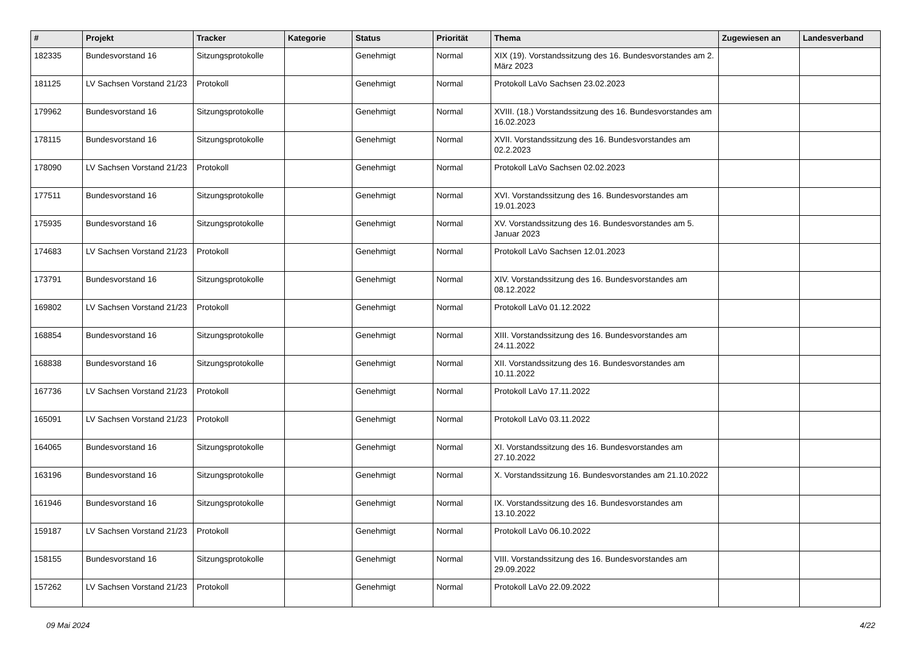| # | Projekt | Tracker | Kategorie | Status | Priorität | Thema | Zugewiesen an | Landesverband |
| --- | --- | --- | --- | --- | --- | --- | --- | --- |
| 182335 | Bundesvorstand 16 | Sitzungsprotokolle | | Genehmigt | Normal | XIX (19). Vorstandssitzung des 16. Bundesvorstandes am 2. März 2023 | | |
| 181125 | LV Sachsen Vorstand 21/23 | Protokoll | | Genehmigt | Normal | Protokoll LaVo Sachsen 23.02.2023 | | |
| 179962 | Bundesvorstand 16 | Sitzungsprotokolle | | Genehmigt | Normal | XVIII. (18.) Vorstandssitzung des 16. Bundesvorstandes am 16.02.2023 | | |
| 178115 | Bundesvorstand 16 | Sitzungsprotokolle | | Genehmigt | Normal | XVII. Vorstandssitzung des 16. Bundesvorstandes am 02.2.2023 | | |
| 178090 | LV Sachsen Vorstand 21/23 | Protokoll | | Genehmigt | Normal | Protokoll LaVo Sachsen 02.02.2023 | | |
| 177511 | Bundesvorstand 16 | Sitzungsprotokolle | | Genehmigt | Normal | XVI. Vorstandssitzung des 16. Bundesvorstandes am 19.01.2023 | | |
| 175935 | Bundesvorstand 16 | Sitzungsprotokolle | | Genehmigt | Normal | XV. Vorstandssitzung des 16. Bundesvorstandes am 5. Januar 2023 | | |
| 174683 | LV Sachsen Vorstand 21/23 | Protokoll | | Genehmigt | Normal | Protokoll LaVo Sachsen 12.01.2023 | | |
| 173791 | Bundesvorstand 16 | Sitzungsprotokolle | | Genehmigt | Normal | XIV. Vorstandssitzung des 16. Bundesvorstandes am 08.12.2022 | | |
| 169802 | LV Sachsen Vorstand 21/23 | Protokoll | | Genehmigt | Normal | Protokoll LaVo 01.12.2022 | | |
| 168854 | Bundesvorstand 16 | Sitzungsprotokolle | | Genehmigt | Normal | XIII. Vorstandssitzung des 16. Bundesvorstandes am 24.11.2022 | | |
| 168838 | Bundesvorstand 16 | Sitzungsprotokolle | | Genehmigt | Normal | XII. Vorstandssitzung des 16. Bundesvorstandes am 10.11.2022 | | |
| 167736 | LV Sachsen Vorstand 21/23 | Protokoll | | Genehmigt | Normal | Protokoll LaVo 17.11.2022 | | |
| 165091 | LV Sachsen Vorstand 21/23 | Protokoll | | Genehmigt | Normal | Protokoll LaVo 03.11.2022 | | |
| 164065 | Bundesvorstand 16 | Sitzungsprotokolle | | Genehmigt | Normal | XI. Vorstandssitzung des 16. Bundesvorstandes am 27.10.2022 | | |
| 163196 | Bundesvorstand 16 | Sitzungsprotokolle | | Genehmigt | Normal | X. Vorstandssitzung 16. Bundesvorstandes am 21.10.2022 | | |
| 161946 | Bundesvorstand 16 | Sitzungsprotokolle | | Genehmigt | Normal | IX. Vorstandssitzung des 16. Bundesvorstandes am 13.10.2022 | | |
| 159187 | LV Sachsen Vorstand 21/23 | Protokoll | | Genehmigt | Normal | Protokoll LaVo 06.10.2022 | | |
| 158155 | Bundesvorstand 16 | Sitzungsprotokolle | | Genehmigt | Normal | VIII. Vorstandssitzung des 16. Bundesvorstandes am 29.09.2022 | | |
| 157262 | LV Sachsen Vorstand 21/23 | Protokoll | | Genehmigt | Normal | Protokoll LaVo 22.09.2022 | | |
09 Mai 2024 4/22